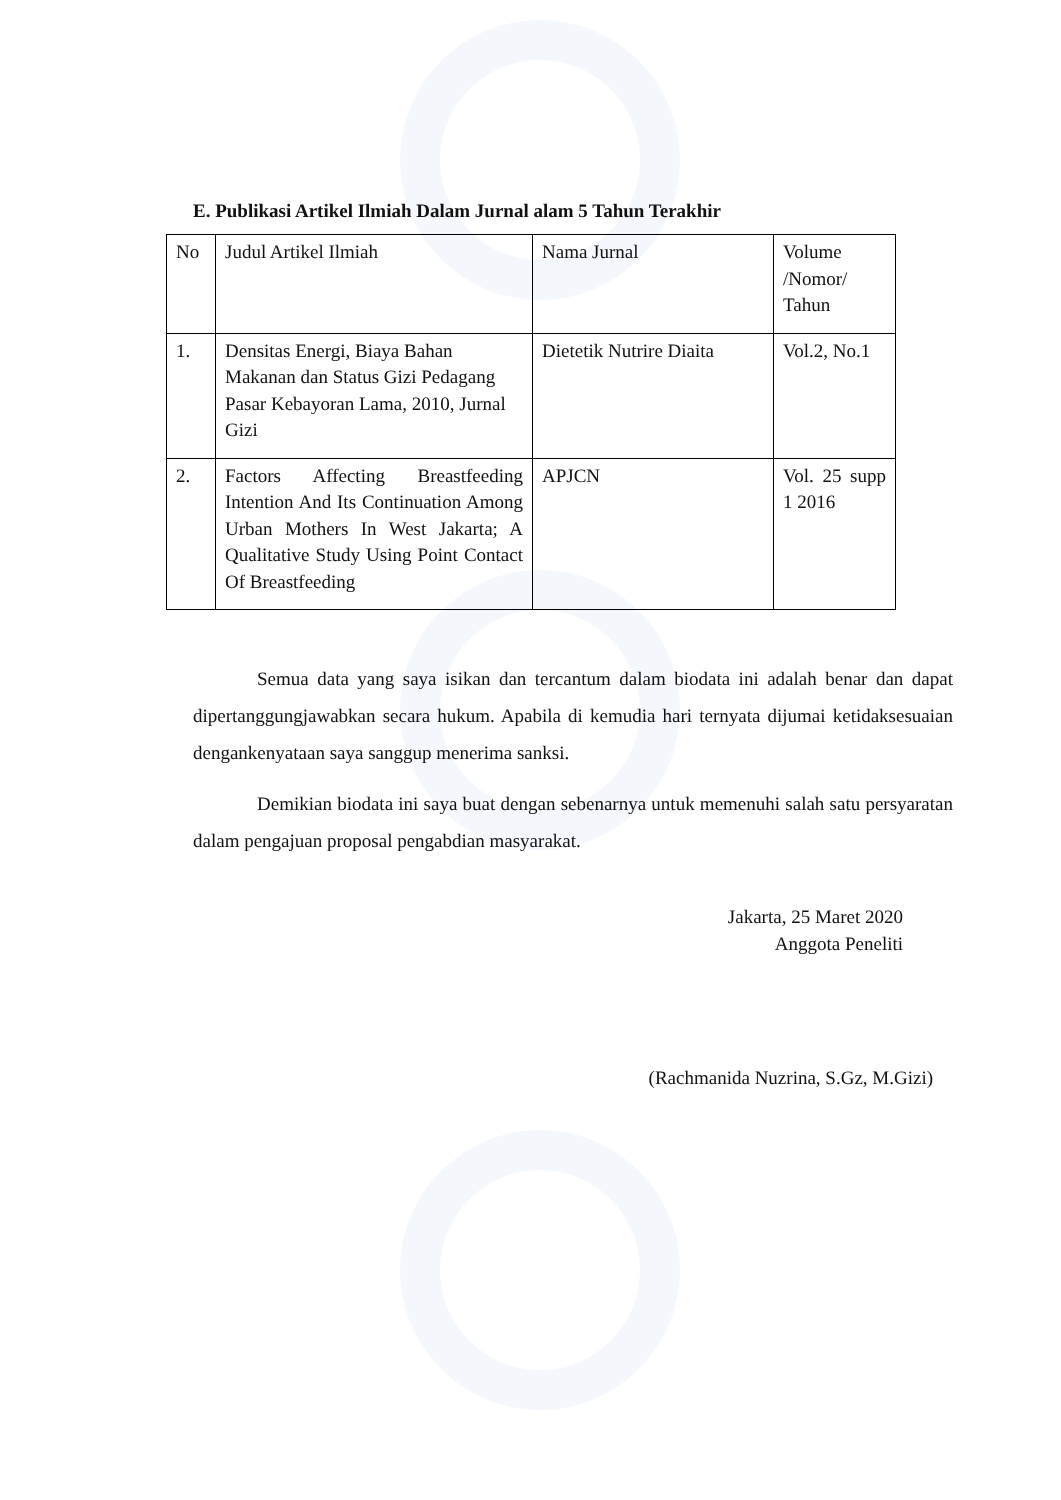E. Publikasi Artikel Ilmiah Dalam Jurnal alam 5 Tahun Terakhir
| No | Judul Artikel Ilmiah | Nama Jurnal | Volume /Nomor/ Tahun |
| 1. | Densitas Energi, Biaya Bahan Makanan dan Status Gizi Pedagang Pasar Kebayoran Lama, 2010, Jurnal Gizi | Dietetik Nutrire Diaita | Vol.2, No.1 |
| 2. | Factors Affecting Breastfeeding Intention And Its Continuation Among Urban Mothers In West Jakarta; A Qualitative Study Using Point Contact Of Breastfeeding | APJCN | Vol. 25 supp 1 2016 |
Semua data yang saya isikan dan tercantum dalam biodata ini adalah benar dan dapat dipertanggungjawabkan secara hukum. Apabila di kemudia hari ternyata dijumai ketidaksesuaian dengankenyataan saya sanggup menerima sanksi.
Demikian biodata ini saya buat dengan sebenarnya untuk memenuhi salah satu persyaratan dalam pengajuan proposal pengabdian masyarakat.
Jakarta, 25 Maret 2020
Anggota Peneliti
(Rachmanida Nuzrina, S.Gz, M.Gizi)